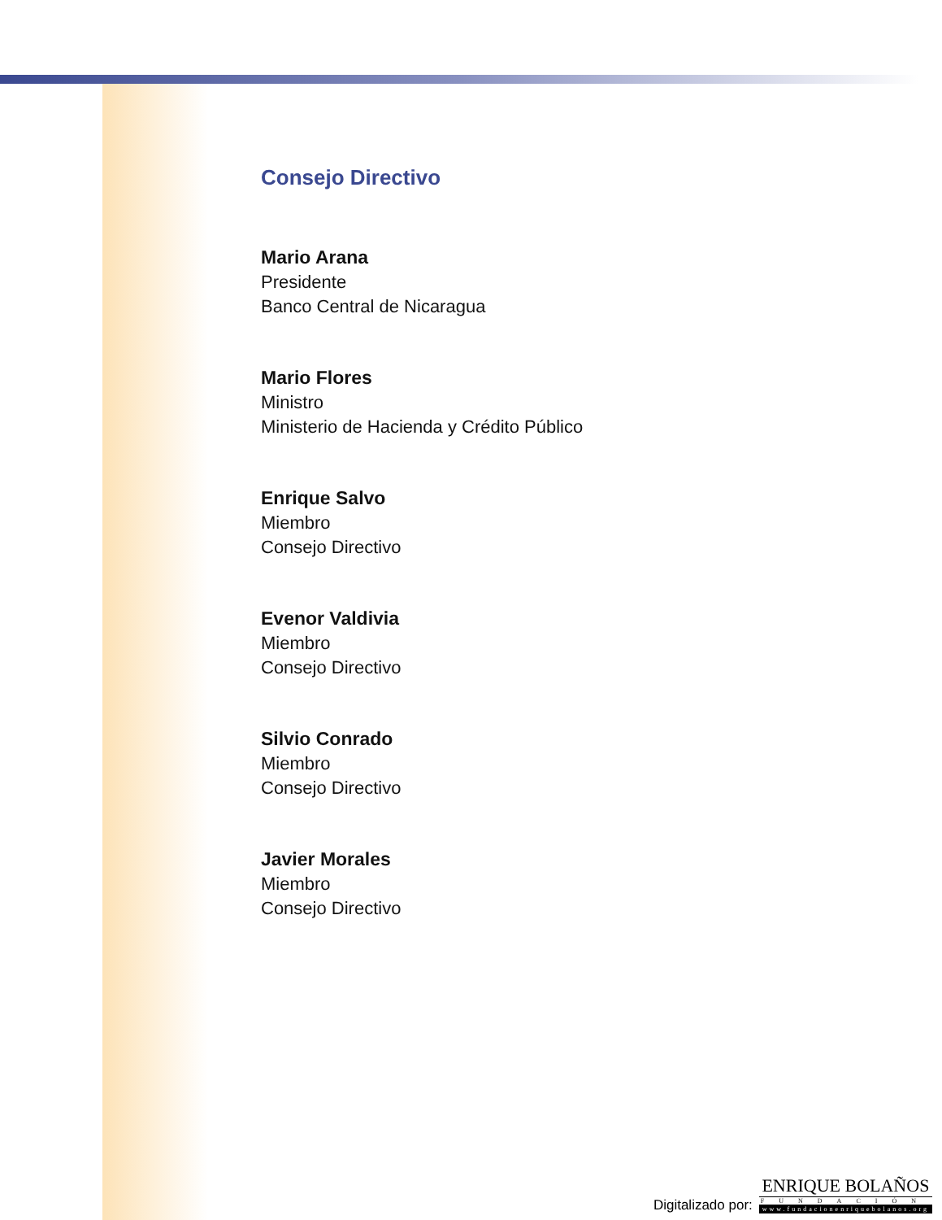Consejo Directivo
Mario Arana
Presidente
Banco Central de Nicaragua
Mario Flores
Ministro
Ministerio de Hacienda y Crédito Público
Enrique Salvo
Miembro
Consejo Directivo
Evenor Valdivia
Miembro
Consejo Directivo
Silvio Conrado
Miembro
Consejo Directivo
Javier Morales
Miembro
Consejo Directivo
Digitalizado por:
ENRIQUE BOLAÑOS
FUNDACIÓN
www.fundacionenriquebolanos.org